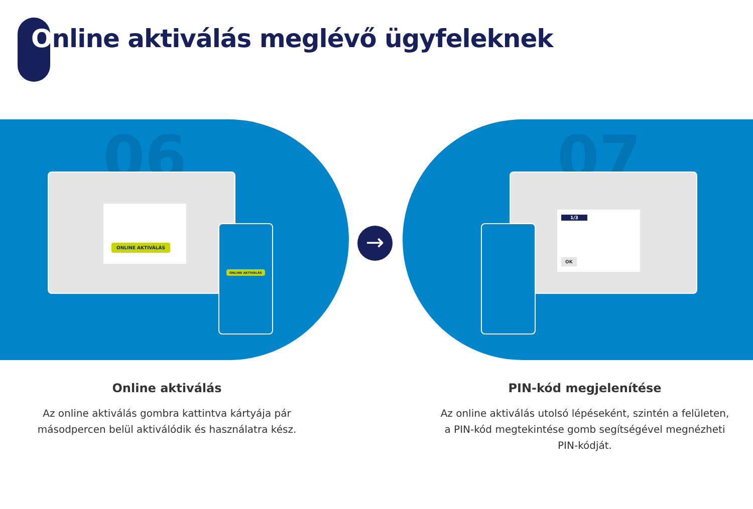Online aktiválás meglévő ügyfeleknek
06 07
ONLINE AKTIVÁLÁS
ONLINE AKTIVÁLÁS
1/3
OK
→
Online aktiválás
Az online aktiválás gombra kattintva kártyája pár
másodpercen belül aktiválódik és használatra kész.
PIN-kód megjelenítése
Az online aktiválás utolsó lépéseként, szintén a felületen,
a PIN-kód megtekintése gomb segítségével megnézheti
PIN-kódját.